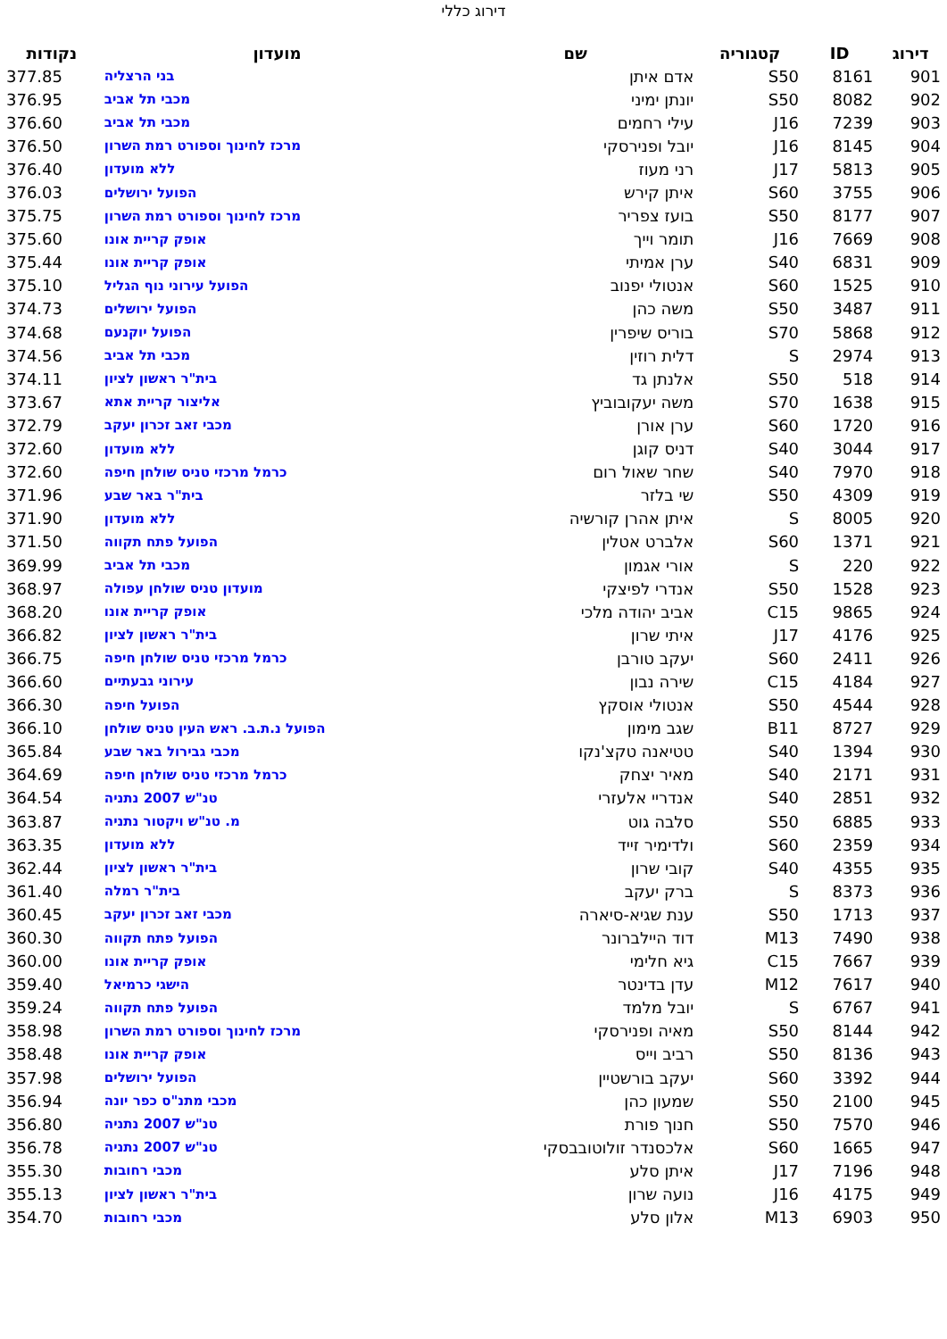דירוג כללי
| דירוג | ID | קטגוריה | שם | מועדון | נקודות |
| --- | --- | --- | --- | --- | --- |
| 901 | 8161 | S50 | אדם איתן | בני הרצליה | 377.85 |
| 902 | 8082 | S50 | יונתן ימיני | מכבי תל אביב | 376.95 |
| 903 | 7239 | J16 | עילי רחמים | מכבי תל אביב | 376.60 |
| 904 | 8145 | J16 | יובל ופנירסקי | מרכז לחינוך וספורט רמת השרון | 376.50 |
| 905 | 5813 | J17 | רני מעוז | ללא מועדון | 376.40 |
| 906 | 3755 | S60 | איתן קירש | הפועל ירושלים | 376.03 |
| 907 | 8177 | S50 | בועז צפריר | מרכז לחינוך וספורט רמת השרון | 375.75 |
| 908 | 7669 | J16 | תומר וייך | אופק קריית אונו | 375.60 |
| 909 | 6831 | S40 | ערן אמיתי | אופק קריית אונו | 375.44 |
| 910 | 1525 | S60 | אנטולי יפנוב | הפועל עירוני נוף הגליל | 375.10 |
| 911 | 3487 | S50 | משה כהן | הפועל ירושלים | 374.73 |
| 912 | 5868 | S70 | בוריס שיפרין | הפועל יוקנעם | 374.68 |
| 913 | 2974 | S | דלית רוזין | מכבי תל אביב | 374.56 |
| 914 | 518 | S50 | אלנתן גד | בית"ר ראשון לציון | 374.11 |
| 915 | 1638 | S70 | משה יעקובוביץ | אליצור קריית אתא | 373.67 |
| 916 | 1720 | S60 | ערן אורן | מכבי זאב זכרון יעקב | 372.79 |
| 917 | 3044 | S40 | דניס קוגן | ללא מועדון | 372.60 |
| 918 | 7970 | S40 | שחר שאול רום | כרמל מרכזי טניס שולחן חיפה | 372.60 |
| 919 | 4309 | S50 | שי בלזר | בית"ר באר שבע | 371.96 |
| 920 | 8005 | S | איתן אהרן קורשיה | ללא מועדון | 371.90 |
| 921 | 1371 | S60 | אלברט אטלין | הפועל פתח תקווה | 371.50 |
| 922 | 220 | S | אורי אגמון | מכבי תל אביב | 369.99 |
| 923 | 1528 | S50 | אנדרי לפיצקי | מועדון טניס שולחן עפולה | 368.97 |
| 924 | 9865 | C15 | אביב יהודה מלכי | אופק קריית אונו | 368.20 |
| 925 | 4176 | J17 | איתי שרון | בית"ר ראשון לציון | 366.82 |
| 926 | 2411 | S60 | יעקב טורבן | כרמל מרכזי טניס שולחן חיפה | 366.75 |
| 927 | 4184 | C15 | שירה נבון | עירוני גבעתיים | 366.60 |
| 928 | 4544 | S50 | אנטולי אוסקץ | הפועל חיפה | 366.30 |
| 929 | 8727 | B11 | שגב מימון | הפועל נ.ת.ב. ראש העין טניס שולחן | 366.10 |
| 930 | 1394 | S40 | טטיאנה טקצ'נקו | מכבי גבירול באר שבע | 365.84 |
| 931 | 2171 | S40 | מאיר יצחק | כרמל מרכזי טניס שולחן חיפה | 364.69 |
| 932 | 2851 | S40 | אנדריי אלעזרי | טנ"ש 2007 נתניה | 364.54 |
| 933 | 6885 | S50 | סלבה גוט | מ. טנ"ש ויקטור נתניה | 363.87 |
| 934 | 2359 | S60 | ולדימיר זייד | ללא מועדון | 363.35 |
| 935 | 4355 | S40 | קובי שרון | בית"ר ראשון לציון | 362.44 |
| 936 | 8373 | S | ברק יעקב | בית"ר רמלה | 361.40 |
| 937 | 1713 | S50 | ענת שגיא-סיארה | מכבי זאב זכרון יעקב | 360.45 |
| 938 | 7490 | M13 | דוד היילברונר | הפועל פתח תקווה | 360.30 |
| 939 | 7667 | C15 | גיא חלימי | אופק קריית אונו | 360.00 |
| 940 | 7617 | M12 | עדן בדינטר | הישגי כרמיאל | 359.40 |
| 941 | 6767 | S | יובל מלמד | הפועל פתח תקווה | 359.24 |
| 942 | 8144 | S50 | מאיה ופנירסקי | מרכז לחינוך וספורט רמת השרון | 358.98 |
| 943 | 8136 | S50 | רביב וייס | אופק קריית אונו | 358.48 |
| 944 | 3392 | S60 | יעקב בורשטיין | הפועל ירושלים | 357.98 |
| 945 | 2100 | S50 | שמעון כהן | מכבי מתנ"ס כפר יונה | 356.94 |
| 946 | 7570 | S50 | חנוך פורת | טנ"ש 2007 נתניה | 356.80 |
| 947 | 1665 | S60 | אלכסנדר זולוטובבסקי | טנ"ש 2007 נתניה | 356.78 |
| 948 | 7196 | J17 | איתן סלע | מכבי רחובות | 355.30 |
| 949 | 4175 | J16 | נועה שרון | בית"ר ראשון לציון | 355.13 |
| 950 | 6903 | M13 | אלון סלע | מכבי רחובות | 354.70 |